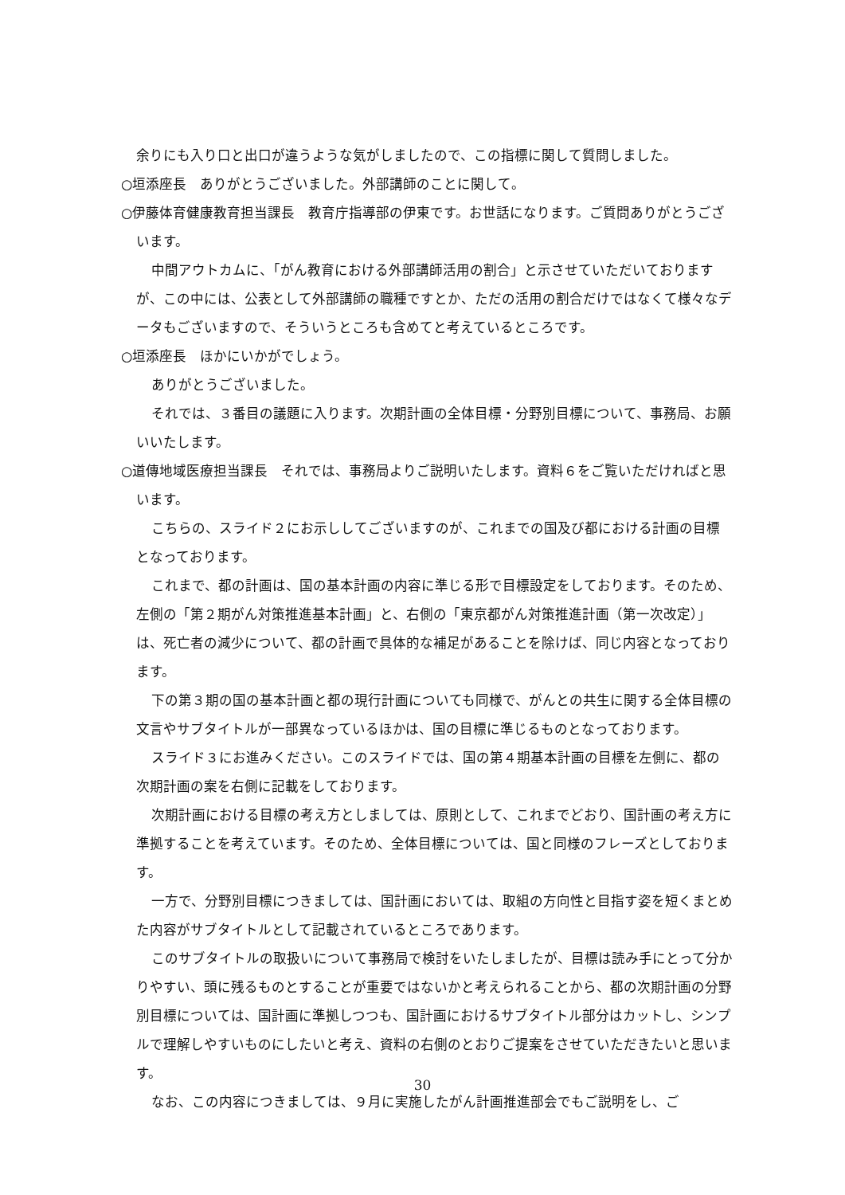余りにも入り口と出口が違うような気がしましたので、この指標に関して質問しました。
○垣添座長　ありがとうございました。外部講師のことに関して。
○伊藤体育健康教育担当課長　教育庁指導部の伊東です。お世話になります。ご質問ありがとうございます。
中間アウトカムに、「がん教育における外部講師活用の割合」と示させていただいておりますが、この中には、公表として外部講師の職種ですとか、ただの活用の割合だけではなくて様々なデータもございますので、そういうところも含めてと考えているところです。
○垣添座長　ほかにいかがでしょう。
ありがとうございました。
それでは、３番目の議題に入ります。次期計画の全体目標・分野別目標について、事務局、お願いいたします。
○道傳地域医療担当課長　それでは、事務局よりご説明いたします。資料６をご覧いただければと思います。
こちらの、スライド２にお示ししてございますのが、これまでの国及び都における計画の目標となっております。
これまで、都の計画は、国の基本計画の内容に準じる形で目標設定をしております。そのため、左側の「第２期がん対策推進基本計画」と、右側の「東京都がん対策推進計画（第一次改定）」は、死亡者の減少について、都の計画で具体的な補足があることを除けば、同じ内容となっております。
下の第３期の国の基本計画と都の現行計画についても同様で、がんとの共生に関する全体目標の文言やサブタイトルが一部異なっているほかは、国の目標に準じるものとなっております。
スライド３にお進みください。このスライドでは、国の第４期基本計画の目標を左側に、都の次期計画の案を右側に記載をしております。
次期計画における目標の考え方としましては、原則として、これまでどおり、国計画の考え方に準拠することを考えています。そのため、全体目標については、国と同様のフレーズとしております。
一方で、分野別目標につきましては、国計画においては、取組の方向性と目指す姿を短くまとめた内容がサブタイトルとして記載されているところであります。
このサブタイトルの取扱いについて事務局で検討をいたしましたが、目標は読み手にとって分かりやすい、頭に残るものとすることが重要ではないかと考えられることから、都の次期計画の分野別目標については、国計画に準拠しつつも、国計画におけるサブタイトル部分はカットし、シンプルで理解しやすいものにしたいと考え、資料の右側のとおりご提案をさせていただきたいと思います。
なお、この内容につきましては、９月に実施したがん計画推進部会でもご説明をし、ご
30